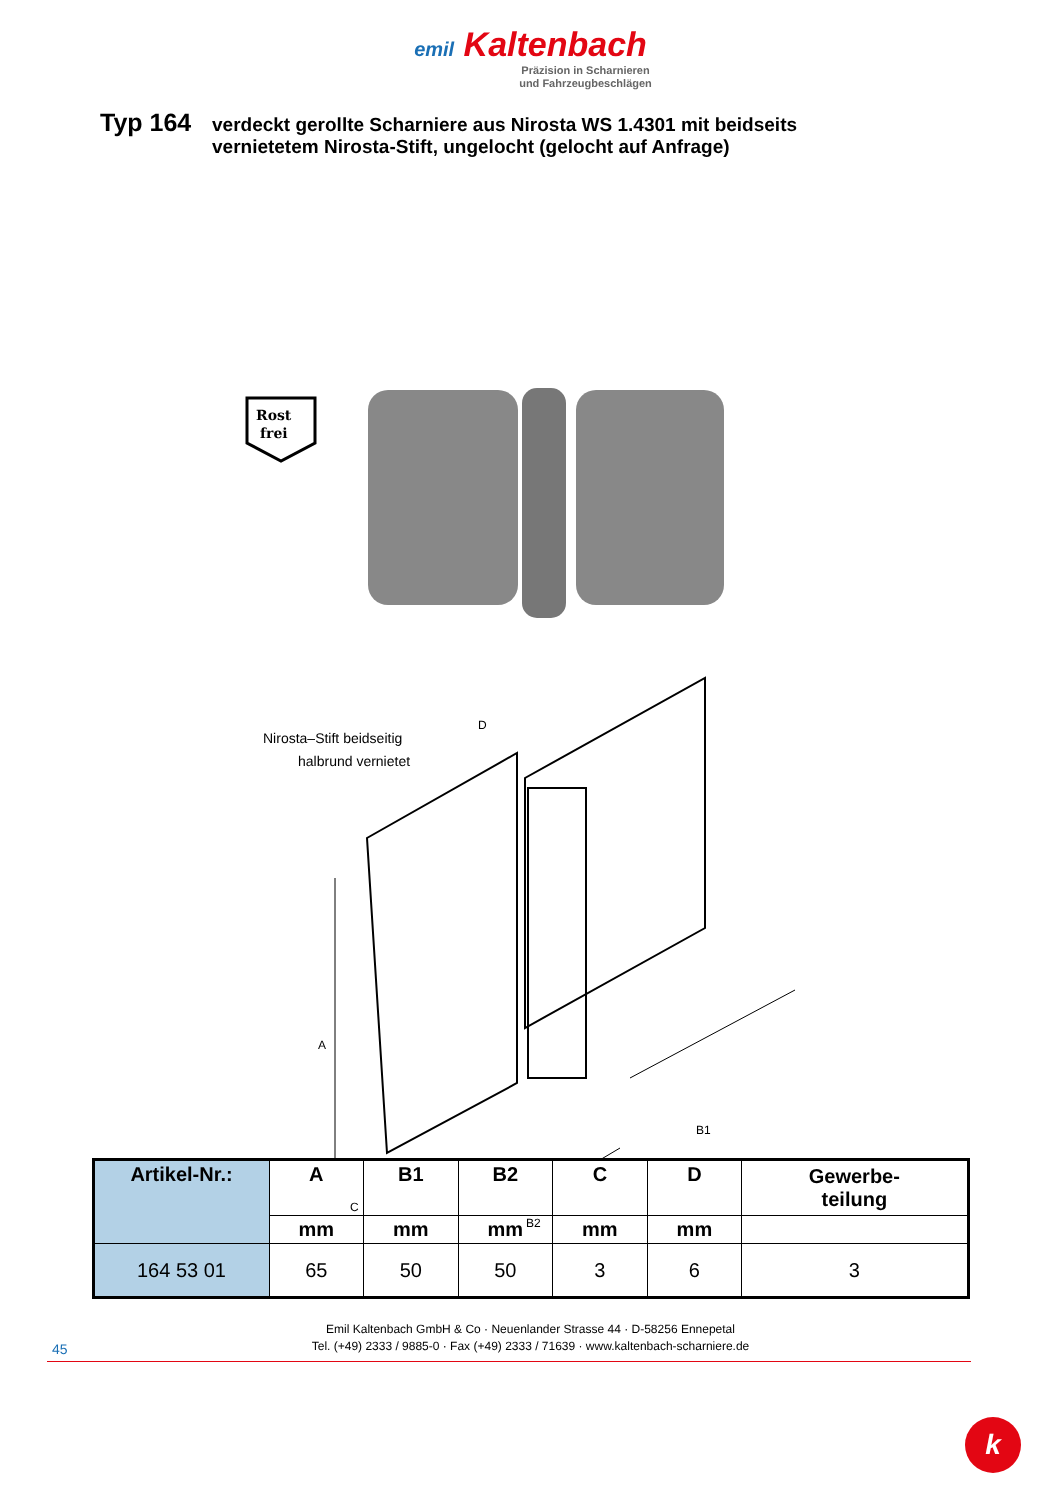emil Kaltenbach
Präzision in Scharnieren
und Fahrzeugbeschlägen
Typ 164
verdeckt gerollte Scharniere aus Nirosta WS 1.4301 mit beidseits
vernietetem Nirosta-Stift, ungelocht (gelocht auf Anfrage)
Rost
frei
Nirosta–Stift beidseitig
halbrund vernietet
D
A
B1
B2
C
| Artikel-Nr.: | A | B1 | B2 | C | D | Gewerbe- teilung |
| --- | --- | --- | --- | --- | --- | --- |
| | mm | mm | mm | mm | mm | |
| 164 53 01 | 65 | 50 | 50 | 3 | 6 | 3 |
Emil Kaltenbach GmbH & Co · Neuenlander Strasse 44 · D-58256 Ennepetal
Tel. (+49) 2333 / 9885-0 · Fax (+49) 2333 / 71639 · www.kaltenbach-scharniere.de
45
k